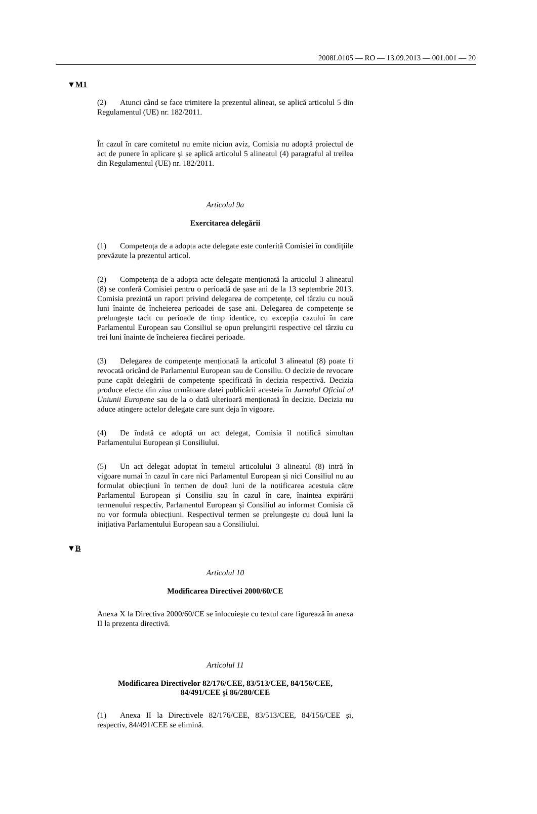2008L0105 — RO — 13.09.2013 — 001.001 — 20
▼M1
(2) Atunci când se face trimitere la prezentul alineat, se aplică articolul 5 din Regulamentul (UE) nr. 182/2011.
În cazul în care comitetul nu emite niciun aviz, Comisia nu adoptă proiectul de act de punere în aplicare și se aplică articolul 5 alineatul (4) paragraful al treilea din Regulamentul (UE) nr. 182/2011.
Articolul 9a
Exercitarea delegării
(1) Competența de a adopta acte delegate este conferită Comisiei în condițiile prevăzute la prezentul articol.
(2) Competența de a adopta acte delegate menționată la articolul 3 alineatul (8) se conferă Comisiei pentru o perioadă de șase ani de la 13 septembrie 2013. Comisia prezintă un raport privind delegarea de competențe, cel târziu cu nouă luni înainte de încheierea perioadei de șase ani. Delegarea de competențe se prelungește tacit cu perioade de timp identice, cu excepția cazului în care Parlamentul European sau Consiliul se opun prelungirii respective cel târziu cu trei luni înainte de încheierea fiecărei perioade.
(3) Delegarea de competențe menționată la articolul 3 alineatul (8) poate fi revocată oricând de Parlamentul European sau de Consiliu. O decizie de revocare pune capăt delegării de competențe specificată în decizia respectivă. Decizia produce efecte din ziua următoare datei publicării acesteia în Jurnalul Oficial al Uniunii Europene sau de la o dată ulterioară menționată în decizie. Decizia nu aduce atingere actelor delegate care sunt deja în vigoare.
(4) De îndată ce adoptă un act delegat, Comisia îl notifică simultan Parlamentului European și Consiliului.
(5) Un act delegat adoptat în temeiul articolului 3 alineatul (8) intră în vigoare numai în cazul în care nici Parlamentul European și nici Consiliul nu au formulat obiecțiuni în termen de două luni de la notificarea acestuia către Parlamentul European și Consiliu sau în cazul în care, înaintea expirării termenului respectiv, Parlamentul European și Consiliul au informat Comisia că nu vor formula obiecțiuni. Respectivul termen se prelungește cu două luni la inițiativa Parlamentului European sau a Consiliului.
▼B
Articolul 10
Modificarea Directivei 2000/60/CE
Anexa X la Directiva 2000/60/CE se înlocuiește cu textul care figurează în anexa II la prezenta directivă.
Articolul 11
Modificarea Directivelor 82/176/CEE, 83/513/CEE, 84/156/CEE, 84/491/CEE și 86/280/CEE
(1) Anexa II la Directivele 82/176/CEE, 83/513/CEE, 84/156/CEE și, respectiv, 84/491/CEE se elimină.